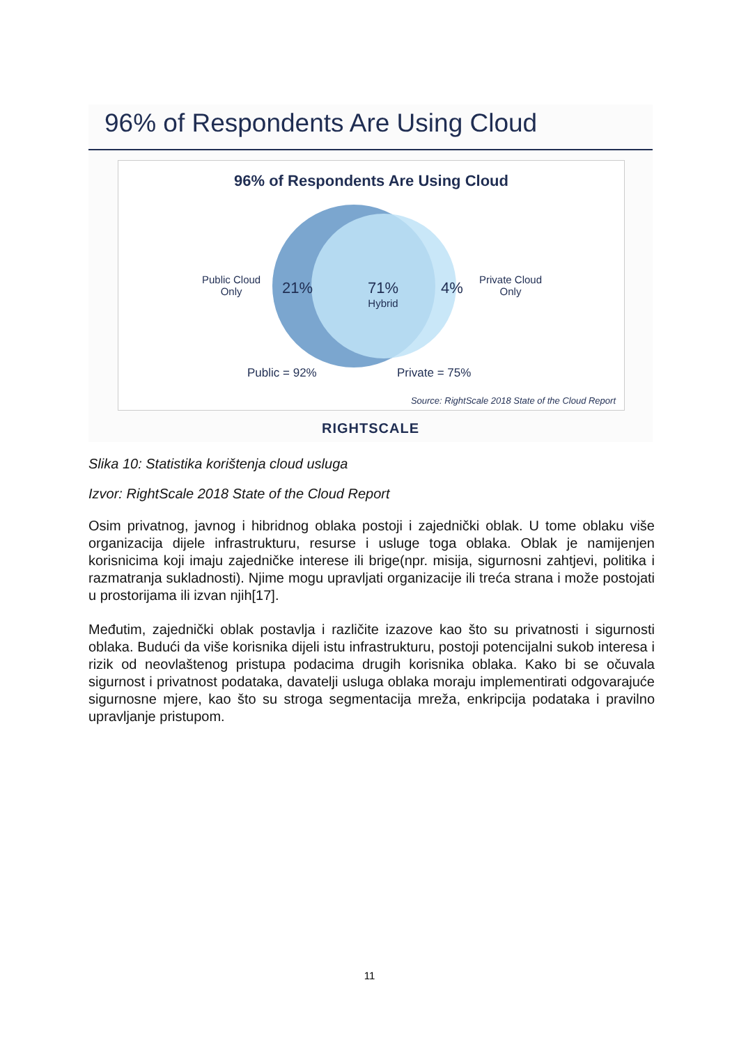96% of Respondents Are Using Cloud
96% of Respondents Are Using Cloud
Public Cloud
Only
21%
71%
Hybrid
4%
Private Cloud
Only
Public = 92% Private = 75%
Source: RightScale 2018 State of the Cloud Report
RIGHTSCALE
Slika 10: Statistika korištenja cloud usluga
Izvor: RightScale 2018 State of the Cloud Report
Osim privatnog, javnog i hibridnog oblaka postoji i zajednički oblak. U tome oblaku više organizacija dijele infrastrukturu, resurse i usluge toga oblaka. Oblak je namijenjen korisnicima koji imaju zajedničke interese ili brige(npr. misija, sigurnosni zahtjevi, politika i razmatranja sukladnosti). Njime mogu upravljati organizacije ili treća strana i može postojati u prostorijama ili izvan njih[17].
Međutim, zajednički oblak postavlja i različite izazove kao što su privatnosti i sigurnosti oblaka. Budući da više korisnika dijeli istu infrastrukturu, postoji potencijalni sukob interesa i rizik od neovlaštenog pristupa podacima drugih korisnika oblaka. Kako bi se očuvala sigurnost i privatnost podataka, davatelji usluga oblaka moraju implementirati odgovarajuće sigurnosne mjere, kao što su stroga segmentacija mreža, enkripcija podataka i pravilno upravljanje pristupom.
11